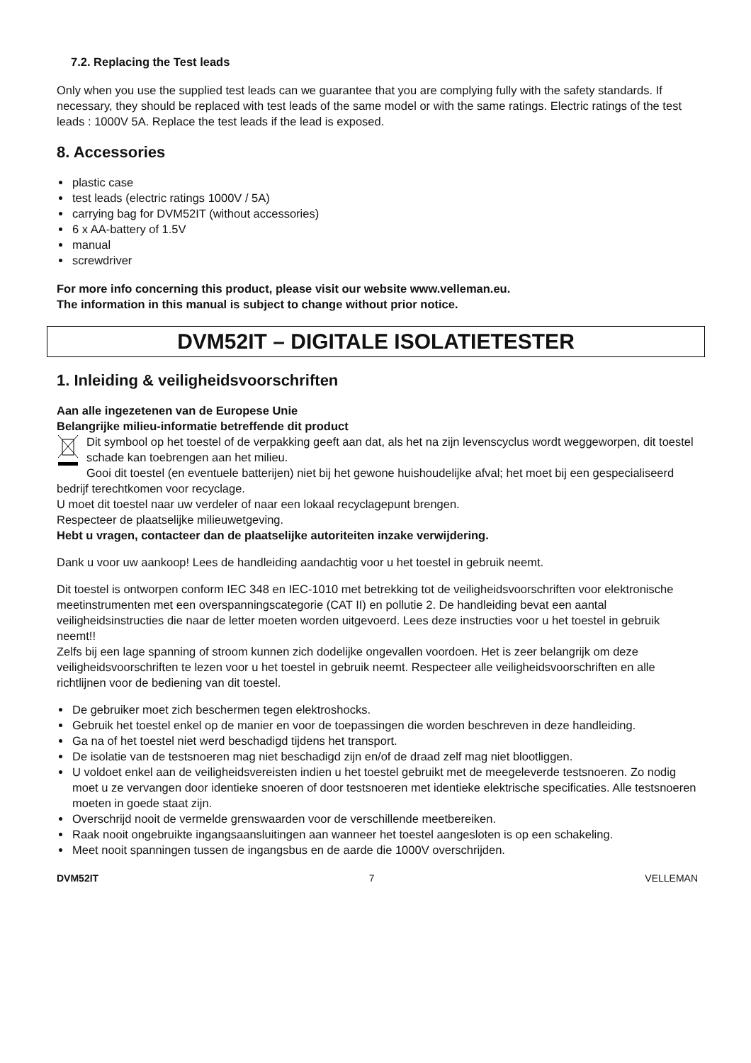7.2. Replacing the Test leads
Only when you use the supplied test leads can we guarantee that you are complying fully with the safety standards. If necessary, they should be replaced with test leads of the same model or with the same ratings. Electric ratings of the test leads : 1000V 5A. Replace the test leads if the lead is exposed.
8. Accessories
plastic case
test leads (electric ratings 1000V / 5A)
carrying bag for DVM52IT (without accessories)
6 x AA-battery of 1.5V
manual
screwdriver
For more info concerning this product, please visit our website www.velleman.eu.
The information in this manual is subject to change without prior notice.
DVM52IT – DIGITALE ISOLATIETESTER
1. Inleiding & veiligheidsvoorschriften
Aan alle ingezetenen van de Europese Unie
Belangrijke milieu-informatie betreffende dit product
Dit symbool op het toestel of de verpakking geeft aan dat, als het na zijn levenscyclus wordt weggeworpen, dit toestel schade kan toebrengen aan het milieu.
Gooi dit toestel (en eventuele batterijen) niet bij het gewone huishoudelijke afval; het moet bij een gespecialiseerd bedrijf terechtkomen voor recyclage.
U moet dit toestel naar uw verdeler of naar een lokaal recyclagepunt brengen.
Respecteer de plaatselijke milieuwetgeving.
Hebt u vragen, contacteer dan de plaatselijke autoriteiten inzake verwijdering.
Dank u voor uw aankoop! Lees de handleiding aandachtig voor u het toestel in gebruik neemt.
Dit toestel is ontworpen conform IEC 348 en IEC-1010 met betrekking tot de veiligheidsvoorschriften voor elektronische meetinstrumenten met een overspanningscategorie (CAT II) en pollutie 2. De handleiding bevat een aantal veiligheidsinstructies die naar de letter moeten worden uitgevoerd. Lees deze instructies voor u het toestel in gebruik neemt!!
Zelfs bij een lage spanning of stroom kunnen zich dodelijke ongevallen voordoen. Het is zeer belangrijk om deze veiligheidsvoorschriften te lezen voor u het toestel in gebruik neemt. Respecteer alle veiligheidsvoorschriften en alle richtlijnen voor de bediening van dit toestel.
De gebruiker moet zich beschermen tegen elektroshocks.
Gebruik het toestel enkel op de manier en voor de toepassingen die worden beschreven in deze handleiding.
Ga na of het toestel niet werd beschadigd tijdens het transport.
De isolatie van de testsnoeren mag niet beschadigd zijn en/of de draad zelf mag niet blootliggen.
U voldoet enkel aan de veiligheidsvereisten indien u het toestel gebruikt met de meegeleverde testsnoeren. Zo nodig moet u ze vervangen door identieke snoeren of door testsnoeren met identieke elektrische specificaties. Alle testsnoeren moeten in goede staat zijn.
Overschrijd nooit de vermelde grenswaarden voor de verschillende meetbereiken.
Raak nooit ongebruikte ingangsaansluitingen aan wanneer het toestel aangesloten is op een schakeling.
Meet nooit spanningen tussen de ingangsbus en de aarde die 1000V overschrijden.
DVM52IT 7 VELLEMAN